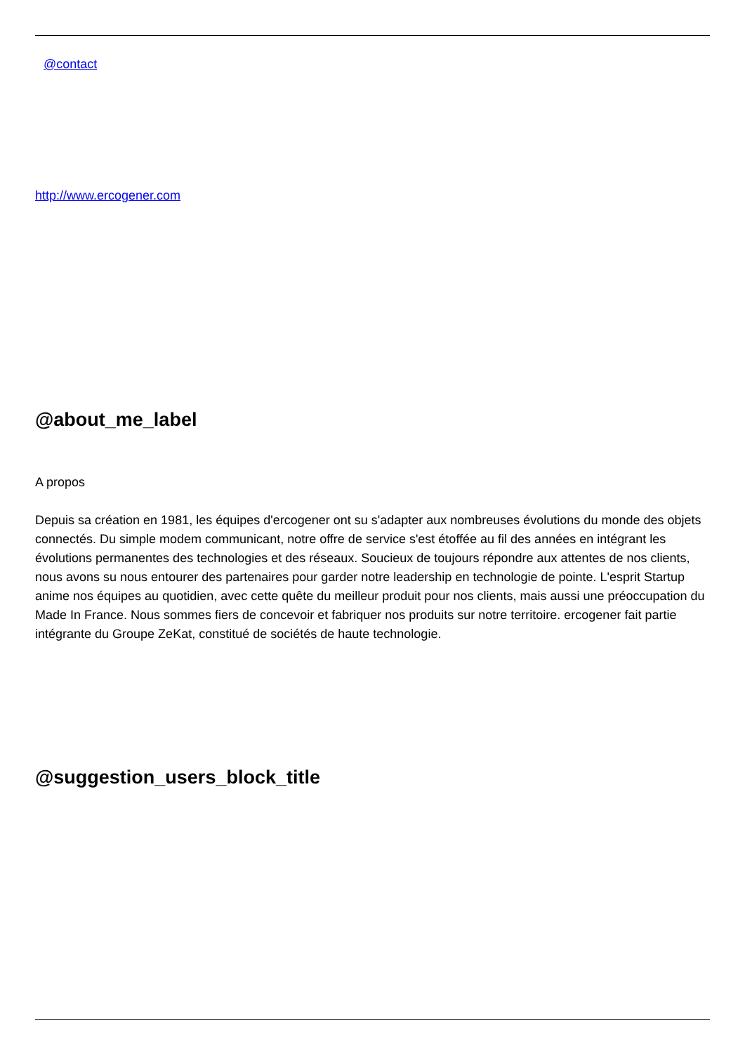@contact
http://www.ercogener.com
@about_me_label
A propos
Depuis sa création en 1981, les équipes d'ercogener ont su s'adapter aux nombreuses évolutions du monde des objets connectés. Du simple modem communicant, notre offre de service s'est étoffée au fil des années en intégrant les évolutions permanentes des technologies et des réseaux. Soucieux de toujours répondre aux attentes de nos clients, nous avons su nous entourer des partenaires pour garder notre leadership en technologie de pointe. L'esprit Startup anime nos équipes au quotidien, avec cette quête du meilleur produit pour nos clients, mais aussi une préoccupation du Made In France. Nous sommes fiers de concevoir et fabriquer nos produits sur notre territoire. ercogener fait partie intégrante du Groupe ZeKat, constitué de sociétés de haute technologie.
@suggestion_users_block_title